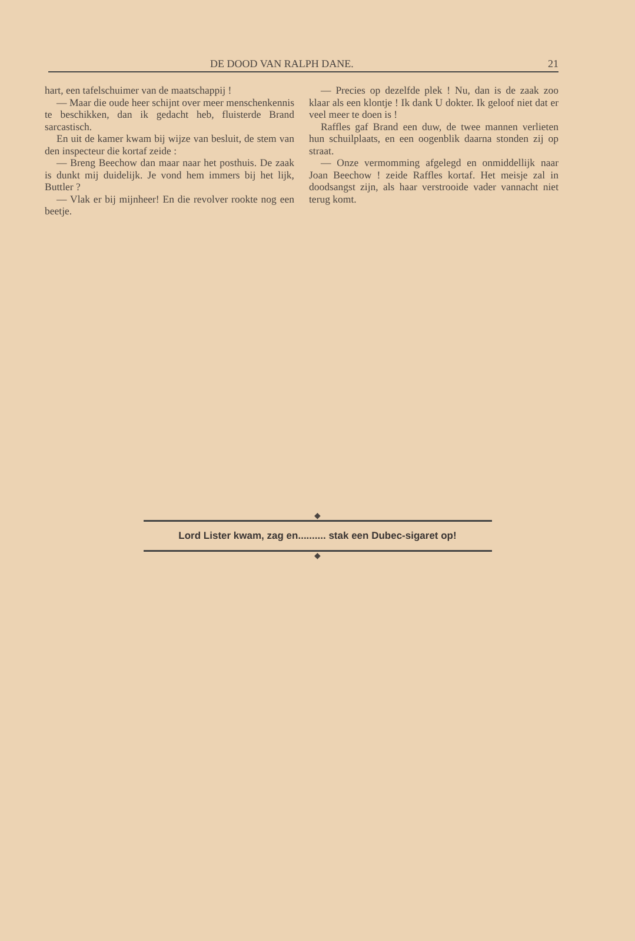DE DOOD VAN RALPH DANE. 21
hart, een tafelschuimer van de maatschappij !
— Maar die oude heer schijnt over meer menschenkennis te beschikken, dan ik gedacht heb, fluisterde Brand sarcastisch.
En uit de kamer kwam bij wijze van besluit, de stem van den inspecteur die kortaf zeide :
— Breng Beechow dan maar naar het posthuis. De zaak is dunkt mij duidelijk. Je vond hem immers bij het lijk, Buttler ?
— Vlak er bij mijnheer! En die revolver rookte nog een beetje.
— Precies op dezelfde plek ! Nu, dan is de zaak zoo klaar als een klontje ! Ik dank U dokter. Ik geloof niet dat er veel meer te doen is !
Raffles gaf Brand een duw, de twee mannen verlieten hun schuilplaats, en een oogenblik daarna stonden zij op straat.
— Onze vermomming afgelegd en onmiddellijk naar Joan Beechow ! zeide Raffles kortaf. Het meisje zal in doodsangst zijn, als haar verstrooide vader vannacht niet terug komt.
◆
Lord Lister kwam, zag en.......... stak een Dubec-sigaret op!
◆